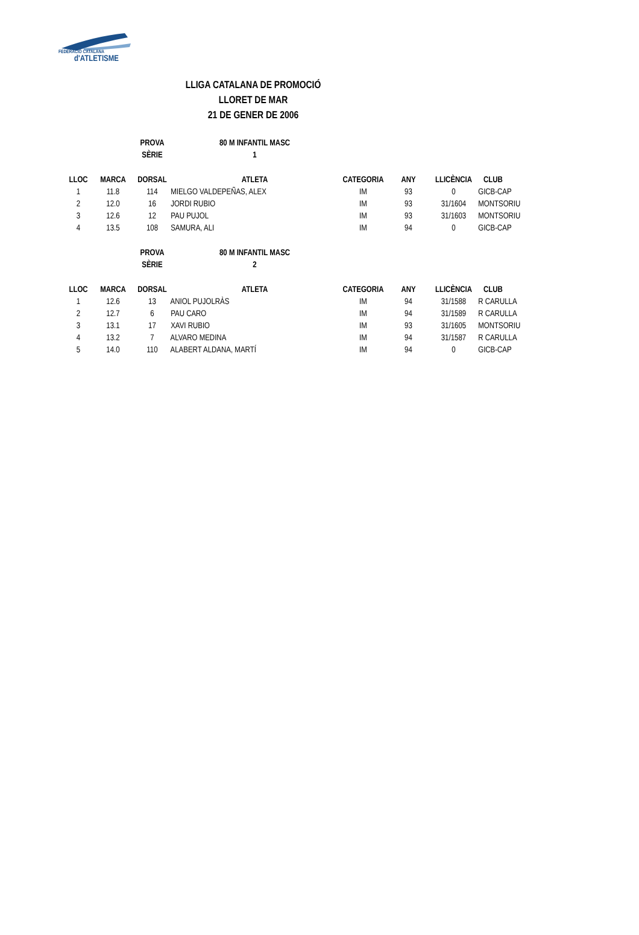FEDERACIÓ CATALANA
d'ATLETISME
LLIGA CATALANA DE PROMOCIÓ
LLORET DE MAR
21 DE GENER DE 2006
| | | PROVA | 80 M INFANTIL MASC | | | | |
| | | SÈRIE | 1 | | | | |
| LLOC | MARCA | DORSAL | ATLETA | CATEGORIA | ANY | LLICÈNCIA | CLUB |
| 1 | 11.8 | 114 | MIELGO VALDEPEÑAS, ALEX | IM | 93 | 0 | GICB-CAP |
| 2 | 12.0 | 16 | JORDI RUBIO | IM | 93 | 31/1604 | MONTSORIU |
| 3 | 12.6 | 12 | PAU PUJOL | IM | 93 | 31/1603 | MONTSORIU |
| 4 | 13.5 | 108 | SAMURA, ALI | IM | 94 | 0 | GICB-CAP |
| | | PROVA | 80 M INFANTIL MASC | | | | |
| | | SÈRIE | 2 | | | | |
| LLOC | MARCA | DORSAL | ATLETA | CATEGORIA | ANY | LLICÈNCIA | CLUB |
| 1 | 12.6 | 13 | ANIOL PUJOLRÀS | IM | 94 | 31/1588 | R CARULLA |
| 2 | 12.7 | 6 | PAU CARO | IM | 94 | 31/1589 | R CARULLA |
| 3 | 13.1 | 17 | XAVI RUBIO | IM | 93 | 31/1605 | MONTSORIU |
| 4 | 13.2 | 7 | ALVARO MEDINA | IM | 94 | 31/1587 | R CARULLA |
| 5 | 14.0 | 110 | ALABERT ALDANA, MARTÍ | IM | 94 | 0 | GICB-CAP |